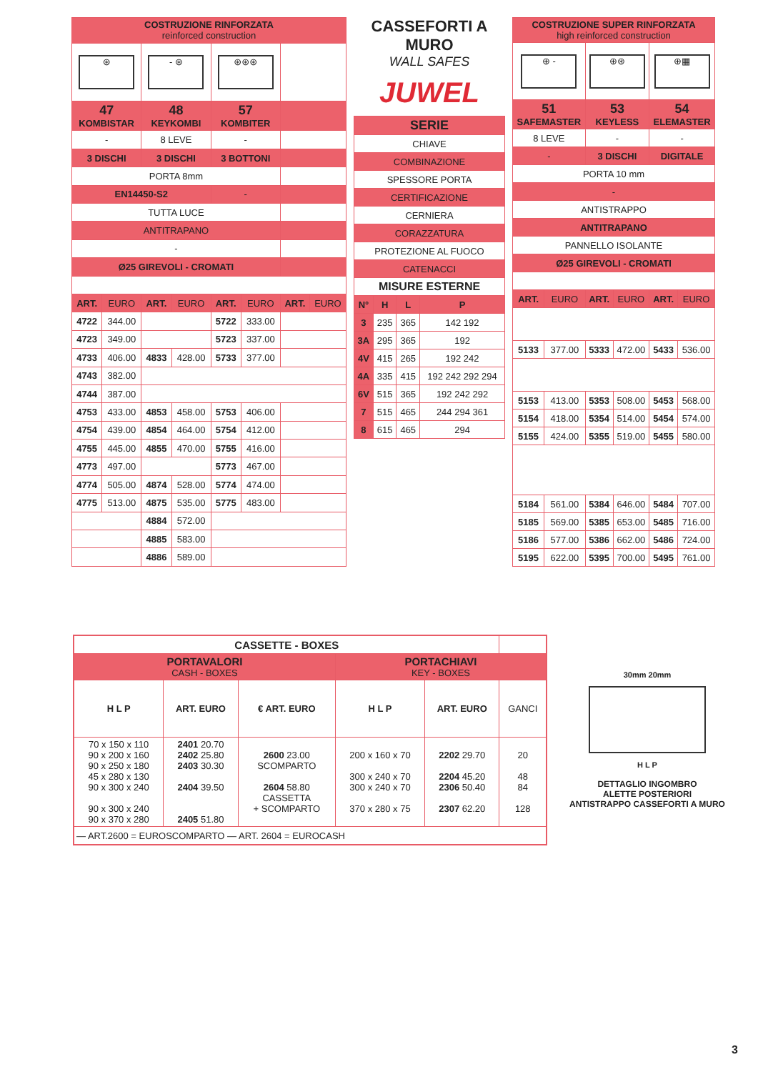| COSTRUZIONE RINFORZATA reinforced construction | | | | | | | |
| ⊛ | | - ⊛ | | ⊛⊛⊛ | | | |
| 47 KOMBISTAR | | 48 KEYKOMBI | | 57 KOMBITER | | | |
| - | | 8 LEVE | | - | | | |
| 3 DISCHI | | 3 DISCHI | | 3 BOTTONI | | | |
| PORTA 8mm | | | | | | | |
| EN14450-S2 | | | | - | | | |
| TUTTA LUCE | | | | | | | |
| ANTITRAPANO | | | | | | | |
| - | | | | | | | |
| Ø25 GIREVOLI - CROMATI | | | | | | | |
| ART. | EURO | ART. | EURO | ART. | EURO | ART. | EURO |
| 4722 | 344.00 | | | 5722 | 333.00 | | |
| 4723 | 349.00 | | | 5723 | 337.00 | | |
| 4733 | 406.00 | 4833 | 428.00 | 5733 | 377.00 | | |
| 4743 | 382.00 | | | | | | |
| 4744 | 387.00 | | | | | | |
| 4753 | 433.00 | 4853 | 458.00 | 5753 | 406.00 | | |
| 4754 | 439.00 | 4854 | 464.00 | 5754 | 412.00 | | |
| 4755 | 445.00 | 4855 | 470.00 | 5755 | 416.00 | | |
| 4773 | 497.00 | | | 5773 | 467.00 | | |
| 4774 | 505.00 | 4874 | 528.00 | 5774 | 474.00 | | |
| 4775 | 513.00 | 4875 | 535.00 | 5775 | 483.00 | | |
| | | 4884 | 572.00 | | | | |
| | | 4885 | 583.00 | | | | |
| | | 4886 | 589.00 | | | | |
CASSEFORTI A MURO
WALL SAFES
JUWEL
| SERIE | | | |
| CHIAVE | | | |
| COMBINAZIONE | | | |
| SPESSORE PORTA | | | |
| CERTIFICAZIONE | | | |
| CERNIERA | | | |
| CORAZZATURA | | | |
| PROTEZIONE AL FUOCO | | | |
| CATENACCI | | | |
| MISURE ESTERNE | | | |
| N° | H | L | P |
| 3 | 235 | 365 | 142 192 |
| 3A | 295 | 365 | 192 |
| 4V | 415 | 265 | 192 242 |
| 4A | 335 | 415 | 192 242 292 294 |
| 6V | 515 | 365 | 192 242 292 |
| 7 | 515 | 465 | 244 294 361 |
| 8 | 615 | 465 | 294 |
| COSTRUZIONE SUPER RINFORZATA high reinforced construction | | | | | |
| ⊕ - | | ⊕⊛ | | ⊕▦ | |
| 51 SAFEMASTER | | 53 KEYLESS | | 54 ELEMASTER | |
| 8 LEVE | | - | | - | |
| - | | 3 DISCHI | | DIGITALE | |
| PORTA 10 mm | | | | | |
| - | | | | | |
| ANTISTRAPPO | | | | | |
| ANTITRAPANO | | | | | |
| PANNELLO ISOLANTE | | | | | |
| Ø25 GIREVOLI - CROMATI | | | | | |
| ART. | EURO | ART. | EURO | ART. | EURO |
| 5133 | 377.00 | 5333 | 472.00 | 5433 | 536.00 |
| 5153 | 413.00 | 5353 | 508.00 | 5453 | 568.00 |
| 5154 | 418.00 | 5354 | 514.00 | 5454 | 574.00 |
| 5155 | 424.00 | 5355 | 519.00 | 5455 | 580.00 |
| 5184 | 561.00 | 5384 | 646.00 | 5484 | 707.00 |
| 5185 | 569.00 | 5385 | 653.00 | 5485 | 716.00 |
| 5186 | 577.00 | 5386 | 662.00 | 5486 | 724.00 |
| 5195 | 622.00 | 5395 | 700.00 | 5495 | 761.00 |
| CASSETTE - BOXES | | | | | |
| --- | --- | --- | --- | --- | --- |
| PORTAVALORI CASH - BOXES | | | PORTACHIAVI KEY - BOXES | | |
| H L P | ART. EURO | € ART. EURO | H L P | ART. EURO | GANCI |
| 70 x 150 x 110 90 x 200 x 160 90 x 250 x 180 45 x 280 x 130 90 x 300 x 240 90 x 300 x 240 90 x 370 x 280 | 2401 20.70 2402 25.80 2403 30.30 2404 39.50 2405 51.80 | 2600 23.00 SCOMPARTO 2604 58.80 CASSETTA + SCOMPARTO | 200 x 160 x 70 300 x 240 x 70 300 x 240 x 70 370 x 280 x 75 | 2202 29.70 2204 45.20 2306 50.40 2307 62.20 | 20 48 84 128 |
| — ART.2600 = EUROSCOMPARTO — ART. 2604 = EUROCASH | | | | | |
30mm 20mm
H L P
DETTAGLIO INGOMBRO
ALETTE POSTERIORI
ANTISTRAPPO CASSEFORTI A MURO
3